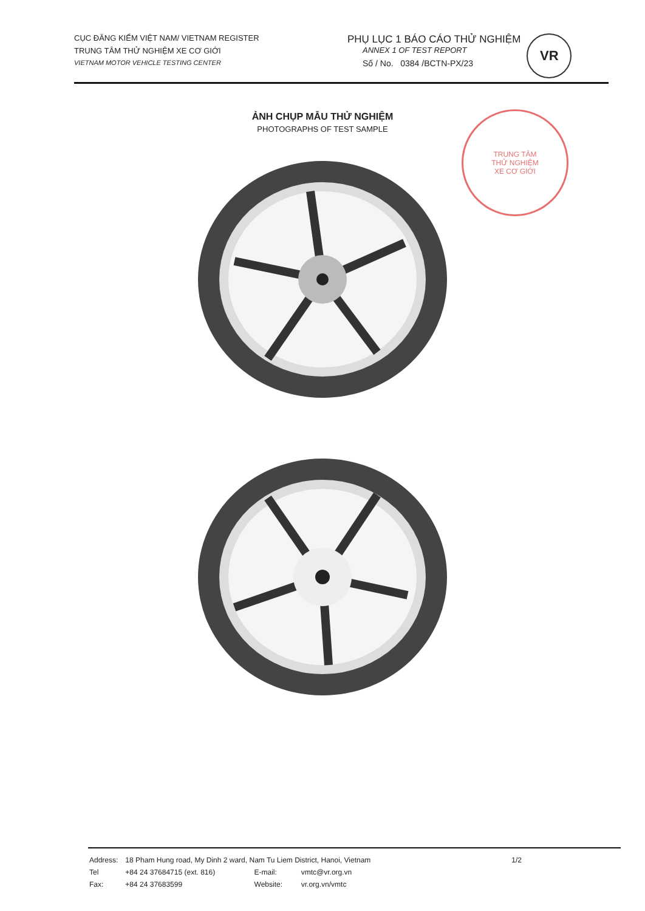CỤC ĐĂNG KIỂM VIỆT NAM/ VIETNAM REGISTER
TRUNG TÂM THỬ NGHIỆM XE CƠ GIỚI
VIETNAM MOTOR VEHICLE TESTING CENTER
PHỤ LỤC 1 BÁO CÁO THỬ NGHIỆM
ANNEX 1 OF TEST REPORT
Số / No. 0384 /BCTN-PX/23
VR
ẢNH CHỤP MẪU THỬ NGHIỆM
PHOTOGRAPHS OF TEST SAMPLE
TRUNG TÂM
THỬ NGHIỆM
XE CƠ GIỚI
| Address: | 18 Pham Hung road, My Dinh 2 ward, Nam Tu Liem District, Hanoi, Vietnam | | | 1/2 |
| Tel | +84 24 37684715 (ext. 816) | E-mail: | vmtc@vr.org.vn | |
| Fax: | +84 24 37683599 | Website: | vr.org.vn/vmtc | |